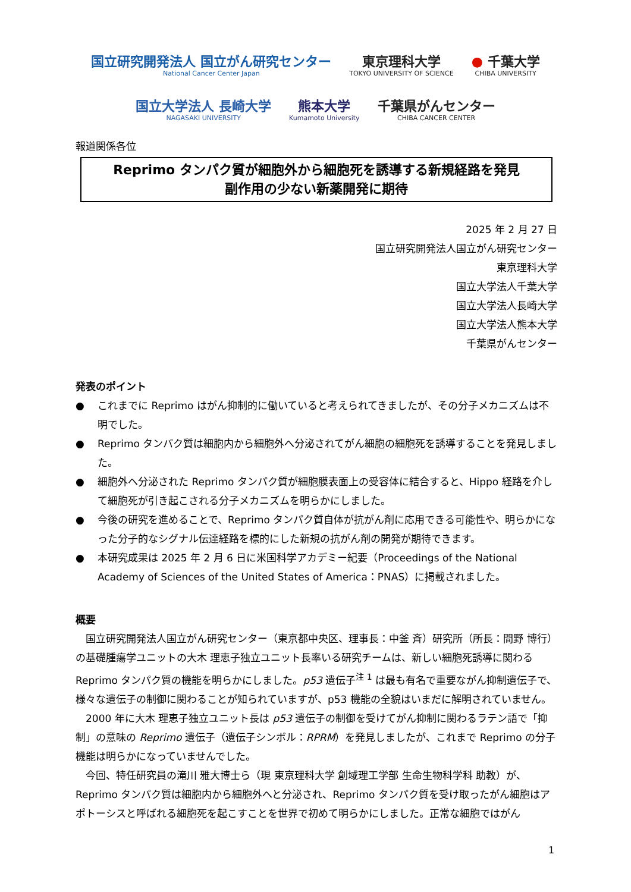国立研究開発法人 国立がん研究センター
National Cancer Center Japan
東京理科大学
TOKYO UNIVERSITY OF SCIENCE
● 千葉大学
CHIBA UNIVERSITY
国立大学法人 長崎大学
NAGASAKI UNIVERSITY
熊本大学
Kumamoto University
千葉県がんセンター
CHIBA CANCER CENTER
報道関係各位
Reprimo タンパク質が細胞外から細胞死を誘導する新規経路を発見
副作用の少ない新薬開発に期待
2025 年 2 月 27 日
国立研究開発法人国立がん研究センター
東京理科大学
国立大学法人千葉大学
国立大学法人長崎大学
国立大学法人熊本大学
千葉県がんセンター
発表のポイント
● これまでに Reprimo はがん抑制的に働いていると考えられてきましたが、その分子メカニズムは不明でした。
● Reprimo タンパク質は細胞内から細胞外へ分泌されてがん細胞の細胞死を誘導することを発見しました。
● 細胞外へ分泌された Reprimo タンパク質が細胞膜表面上の受容体に結合すると、Hippo 経路を介して細胞死が引き起こされる分子メカニズムを明らかにしました。
● 今後の研究を進めることで、Reprimo タンパク質自体が抗がん剤に応用できる可能性や、明らかになった分子的なシグナル伝達経路を標的にした新規の抗がん剤の開発が期待できます。
● 本研究成果は 2025 年 2 月 6 日に米国科学アカデミー紀要（Proceedings of the National Academy of Sciences of the United States of America：PNAS）に掲載されました。
概要
国立研究開発法人国立がん研究センター（東京都中央区、理事長：中釜 斉）研究所（所長：間野 博行）の基礎腫瘍学ユニットの大木 理恵子独立ユニット長率いる研究チームは、新しい細胞死誘導に関わる Reprimo タンパク質の機能を明らかにしました。p53 遺伝子<sup>注 1</sup> は最も有名で重要ながん抑制遺伝子で、様々な遺伝子の制御に関わることが知られていますが、p53 機能の全貌はいまだに解明されていません。
2000 年に大木 理恵子独立ユニット長は p53 遺伝子の制御を受けてがん抑制に関わるラテン語で「抑制」の意味の Reprimo 遺伝子（遺伝子シンボル：RPRM）を発見しましたが、これまで Reprimo の分子機能は明らかになっていませんでした。
今回、特任研究員の滝川 雅大博士ら（現 東京理科大学 創域理工学部 生命生物科学科 助教）が、Reprimo タンパク質は細胞内から細胞外へと分泌され、Reprimo タンパク質を受け取ったがん細胞はアポトーシスと呼ばれる細胞死を起こすことを世界で初めて明らかにしました。正常な細胞ではがん
1